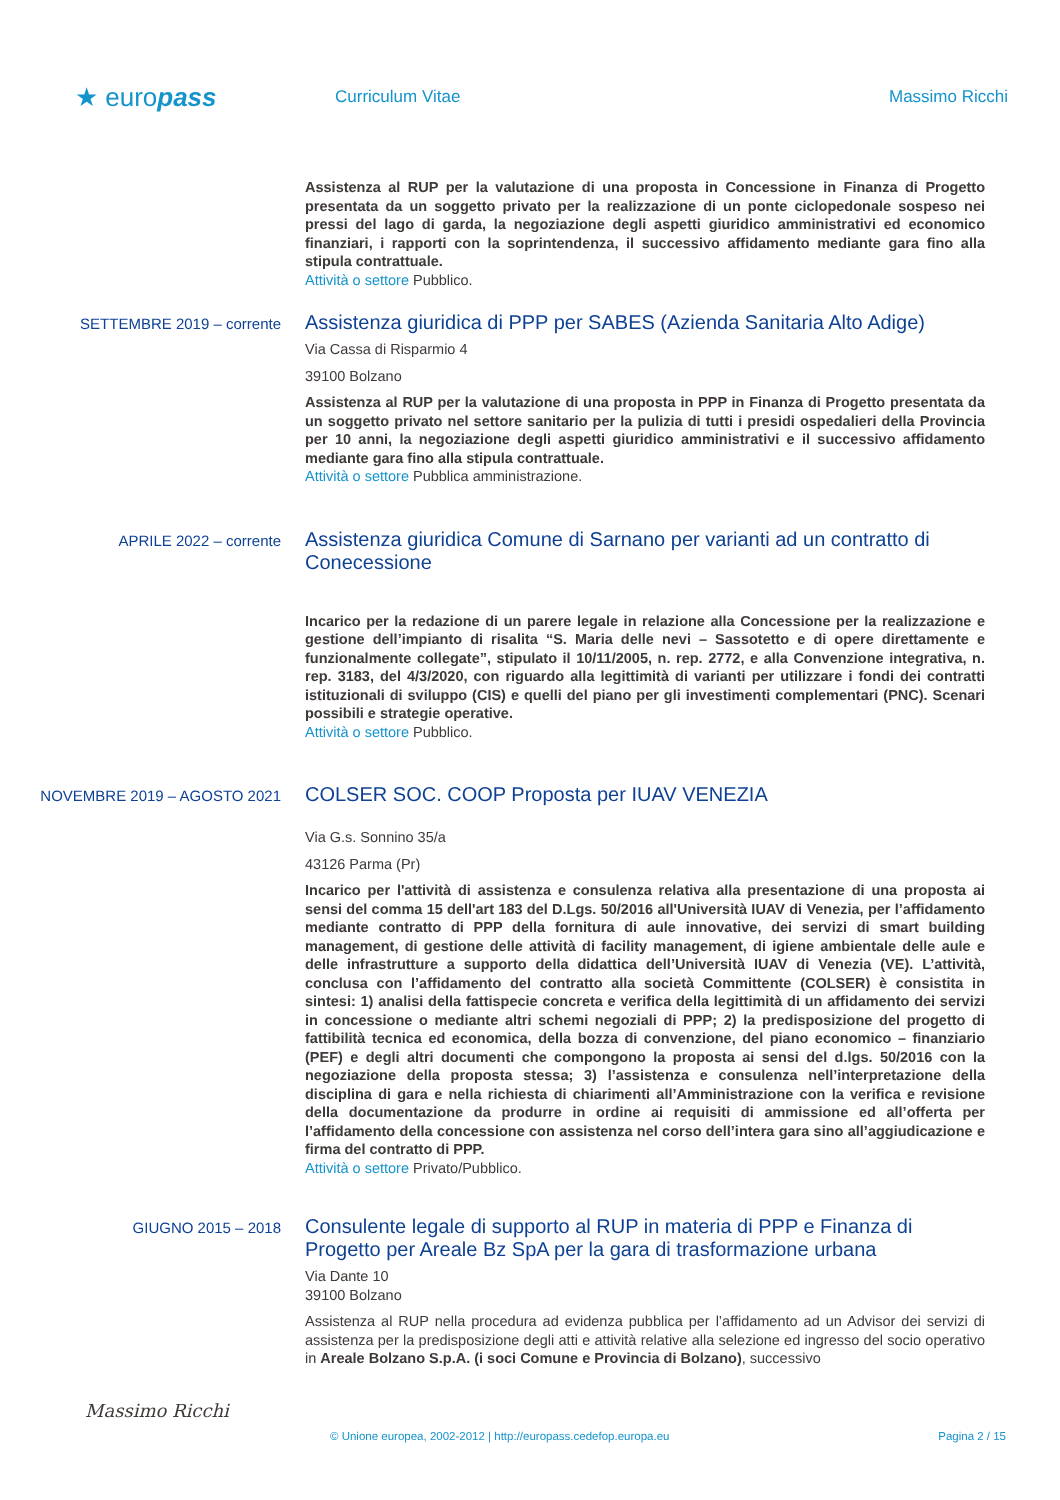★ europass
Curriculum Vitae Massimo Ricchi
Assistenza al RUP per la valutazione di una proposta in Concessione in Finanza di Progetto presentata da un soggetto privato per la realizzazione di un ponte ciclopedonale sospeso nei pressi del lago di garda, la negoziazione degli aspetti giuridico amministrativi ed economico finanziari, i rapporti con la soprintendenza, il successivo affidamento mediante gara fino alla stipula contrattuale.
Attività o settore Pubblico.
SETTEMBRE 2019 – corrente
Assistenza giuridica di PPP per SABES (Azienda Sanitaria Alto Adige)
Via Cassa di Risparmio 4
39100 Bolzano
Assistenza al RUP per la valutazione di una proposta in PPP in Finanza di Progetto presentata da un soggetto privato nel settore sanitario per la pulizia di tutti i presidi ospedalieri della Provincia per 10 anni, la negoziazione degli aspetti giuridico amministrativi e il successivo affidamento mediante gara fino alla stipula contrattuale.
Attività o settore Pubblica amministrazione.
APRILE 2022 – corrente
Assistenza giuridica Comune di Sarnano per varianti ad un contratto di Conecessione
Incarico per la redazione di un parere legale in relazione alla Concessione per la realizzazione e gestione dell’impianto di risalita “S. Maria delle nevi – Sassotetto e di opere direttamente e funzionalmente collegate”, stipulato il 10/11/2005, n. rep. 2772, e alla Convenzione integrativa, n. rep. 3183, del 4/3/2020, con riguardo alla legittimità di varianti per utilizzare i fondi dei contratti istituzionali di sviluppo (CIS) e quelli del piano per gli investimenti complementari (PNC). Scenari possibili e strategie operative.
Attività o settore Pubblico.
NOVEMBRE 2019 – AGOSTO 2021
COLSER SOC. COOP Proposta per IUAV VENEZIA
Via G.s. Sonnino 35/a
43126 Parma (Pr)
Incarico per l'attività di assistenza e consulenza relativa alla presentazione di una proposta ai sensi del comma 15 dell'art 183 del D.Lgs. 50/2016 all'Università IUAV di Venezia, per l’affidamento mediante contratto di PPP della fornitura di aule innovative, dei servizi di smart building management, di gestione delle attività di facility management, di igiene ambientale delle aule e delle infrastrutture a supporto della didattica dell’Università IUAV di Venezia (VE). L’attività, conclusa con l’affidamento del contratto alla società Committente (COLSER) è consistita in sintesi: 1) analisi della fattispecie concreta e verifica della legittimità di un affidamento dei servizi in concessione o mediante altri schemi negoziali di PPP; 2) la predisposizione del progetto di fattibilità tecnica ed economica, della bozza di convenzione, del piano economico – finanziario (PEF) e degli altri documenti che compongono la proposta ai sensi del d.lgs. 50/2016 con la negoziazione della proposta stessa; 3) l’assistenza e consulenza nell’interpretazione della disciplina di gara e nella richiesta di chiarimenti all’Amministrazione con la verifica e revisione della documentazione da produrre in ordine ai requisiti di ammissione ed all’offerta per l’affidamento della concessione con assistenza nel corso dell’intera gara sino all’aggiudicazione e firma del contratto di PPP.
Attività o settore Privato/Pubblico.
GIUGNO 2015 – 2018
Consulente legale di supporto al RUP in materia di PPP e Finanza di Progetto per Areale Bz SpA per la gara di trasformazione urbana
Via Dante 10
39100 Bolzano
Assistenza al RUP nella procedura ad evidenza pubblica per l’affidamento ad un Advisor dei servizi di assistenza per la predisposizione degli atti e attività relative alla selezione ed ingresso del socio operativo in Areale Bolzano S.p.A. (i soci Comune e Provincia di Bolzano), successivo
Massimo Ricchi
© Unione europea, 2002-2012 | http://europass.cedefop.europa.eu Pagina 2 / 15